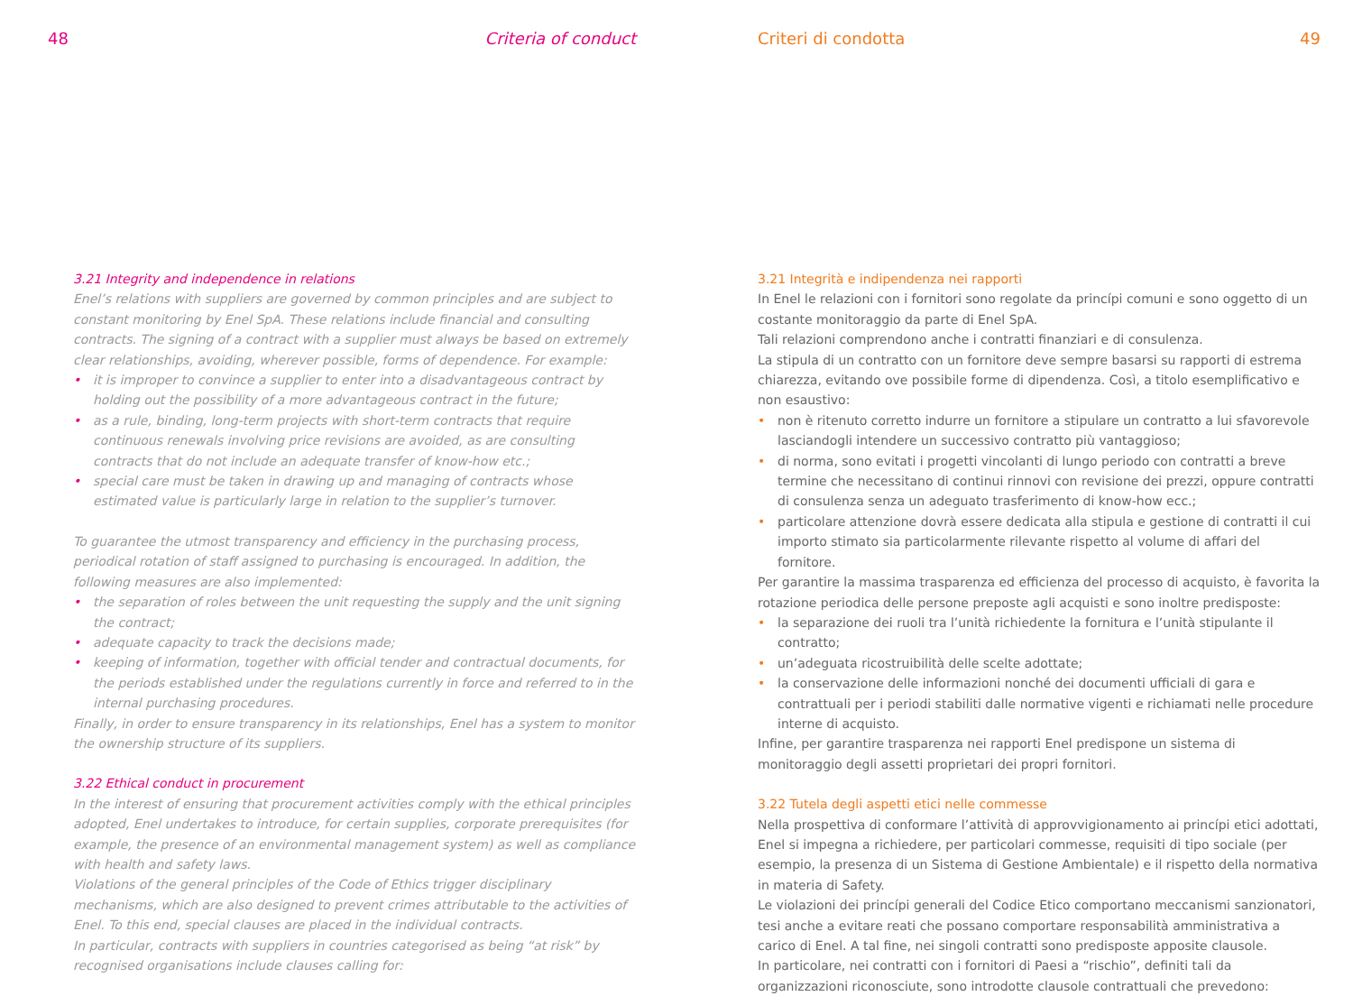48 Criteria of conduct
3.21 Integrity and independence in relations
Enel’s relations with suppliers are governed by common principles and are subject to constant monitoring by Enel SpA. These relations include financial and consulting contracts. The signing of a contract with a supplier must always be based on extremely clear relationships, avoiding, wherever possible, forms of dependence. For example:
• it is improper to convince a supplier to enter into a disadvantageous contract by holding out the possibility of a more advantageous contract in the future;
• as a rule, binding, long-term projects with short-term contracts that require continuous renewals involving price revisions are avoided, as are consulting contracts that do not include an adequate transfer of know-how etc.;
• special care must be taken in drawing up and managing of contracts whose estimated value is particularly large in relation to the supplier’s turnover.
To guarantee the utmost transparency and efficiency in the purchasing process, periodical rotation of staff assigned to purchasing is encouraged. In addition, the following measures are also implemented:
• the separation of roles between the unit requesting the supply and the unit signing the contract;
• adequate capacity to track the decisions made;
• keeping of information, together with official tender and contractual documents, for the periods established under the regulations currently in force and referred to in the internal purchasing procedures.
Finally, in order to ensure transparency in its relationships, Enel has a system to monitor the ownership structure of its suppliers.
3.22 Ethical conduct in procurement
In the interest of ensuring that procurement activities comply with the ethical principles adopted, Enel undertakes to introduce, for certain supplies, corporate prerequisites (for example, the presence of an environmental management system) as well as compliance with health and safety laws.
Violations of the general principles of the Code of Ethics trigger disciplinary mechanisms, which are also designed to prevent crimes attributable to the activities of Enel. To this end, special clauses are placed in the individual contracts.
In particular, contracts with suppliers in countries categorised as being “at risk” by recognised organisations include clauses calling for:
Criteri di condotta 49
3.21 Integrità e indipendenza nei rapporti
In Enel le relazioni con i fornitori sono regolate da princípi comuni e sono oggetto di un costante monitoraggio da parte di Enel SpA.
Tali relazioni comprendono anche i contratti finanziari e di consulenza.
La stipula di un contratto con un fornitore deve sempre basarsi su rapporti di estrema chiarezza, evitando ove possibile forme di dipendenza. Così, a titolo esemplificativo e non esaustivo:
• non è ritenuto corretto indurre un fornitore a stipulare un contratto a lui sfavorevole lasciandogli intendere un successivo contratto più vantaggioso;
• di norma, sono evitati i progetti vincolanti di lungo periodo con contratti a breve termine che necessitano di continui rinnovi con revisione dei prezzi, oppure contratti di consulenza senza un adeguato trasferimento di know-how ecc.;
• particolare attenzione dovrà essere dedicata alla stipula e gestione di contratti il cui importo stimato sia particolarmente rilevante rispetto al volume di affari del fornitore.
Per garantire la massima trasparenza ed efficienza del processo di acquisto, è favorita la rotazione periodica delle persone preposte agli acquisti e sono inoltre predisposte:
• la separazione dei ruoli tra l’unità richiedente la fornitura e l’unità stipulante il contratto;
• un’adeguata ricostruibilità delle scelte adottate;
• la conservazione delle informazioni nonché dei documenti ufficiali di gara e contrattuali per i periodi stabiliti dalle normative vigenti e richiamati nelle procedure interne di acquisto.
Infine, per garantire trasparenza nei rapporti Enel predispone un sistema di monitoraggio degli assetti proprietari dei propri fornitori.
3.22 Tutela degli aspetti etici nelle commesse
Nella prospettiva di conformare l’attività di approvvigionamento ai princípi etici adottati, Enel si impegna a richiedere, per particolari commesse, requisiti di tipo sociale (per esempio, la presenza di un Sistema di Gestione Ambientale) e il rispetto della normativa in materia di Safety.
Le violazioni dei princípi generali del Codice Etico comportano meccanismi sanzionatori, tesi anche a evitare reati che possano comportare responsabilità amministrativa a carico di Enel. A tal fine, nei singoli contratti sono predisposte apposite clausole.
In particolare, nei contratti con i fornitori di Paesi a “rischio”, definiti tali da organizzazioni riconosciute, sono introdotte clausole contrattuali che prevedono: